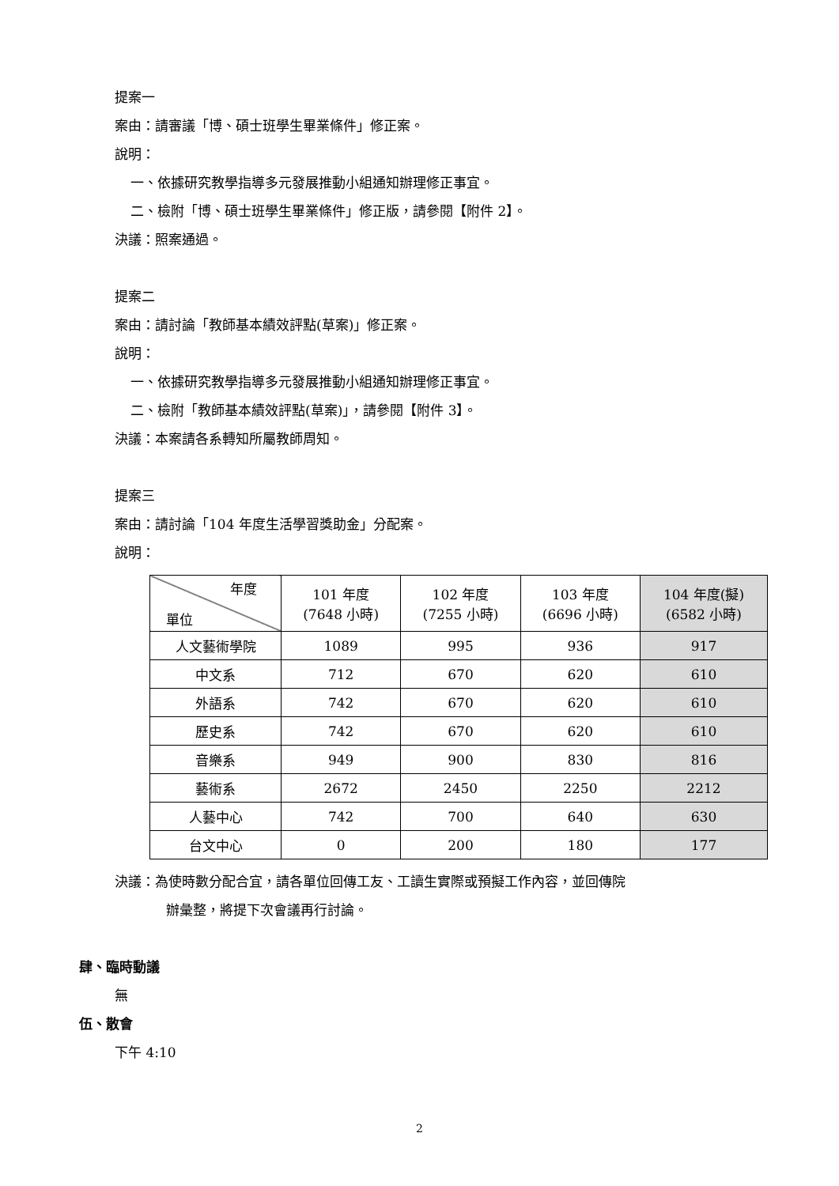提案一
案由：請審議「博、碩士班學生畢業條件」修正案。
說明：
一、依據研究教學指導多元發展推動小組通知辦理修正事宜。
二、檢附「博、碩士班學生畢業條件」修正版，請參閱【附件 2】。
決議：照案通過。
提案二
案由：請討論「教師基本績效評點(草案)」修正案。
說明：
一、依據研究教學指導多元發展推動小組通知辦理修正事宜。
二、檢附「教師基本績效評點(草案)」，請參閱【附件 3】。
決議：本案請各系轉知所屬教師周知。
提案三
案由：請討論「104 年度生活學習獎助金」分配案。
說明：
| 年度 單位 | 101 年度 (7648 小時) | 102 年度 (7255 小時) | 103 年度 (6696 小時) | 104 年度(擬) (6582 小時) |
| --- | --- | --- | --- | --- |
| 人文藝術學院 | 1089 | 995 | 936 | 917 |
| 中文系 | 712 | 670 | 620 | 610 |
| 外語系 | 742 | 670 | 620 | 610 |
| 歷史系 | 742 | 670 | 620 | 610 |
| 音樂系 | 949 | 900 | 830 | 816 |
| 藝術系 | 2672 | 2450 | 2250 | 2212 |
| 人藝中心 | 742 | 700 | 640 | 630 |
| 台文中心 | 0 | 200 | 180 | 177 |
決議：為使時數分配合宜，請各單位回傳工友、工讀生實際或預擬工作內容，並回傳院
辦彙整，將提下次會議再行討論。
肆、臨時動議
無
伍、散會
下午 4:10
2